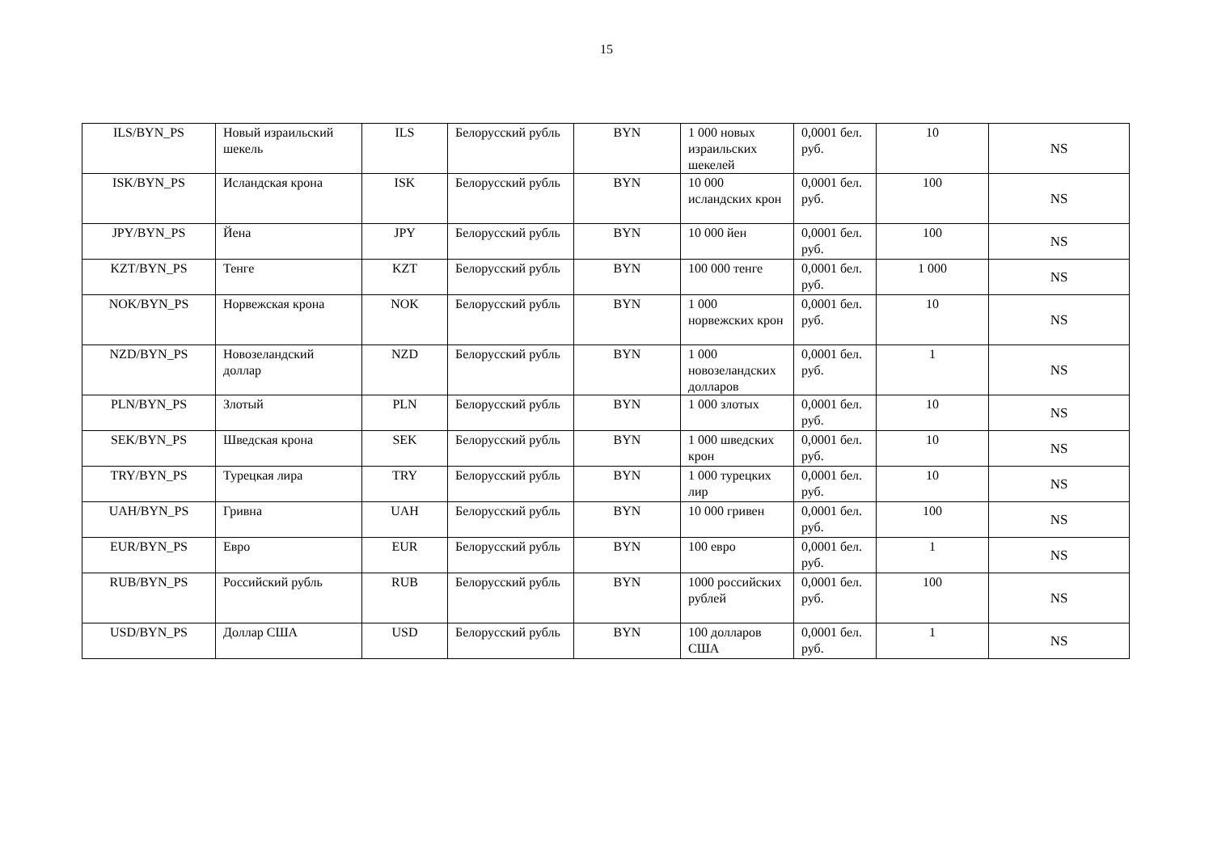15
| ILS/BYN_PS | Новый израильский шекель | ILS | Белорусский рубль | BYN | 1 000 новых израильских шекелей | 0,0001 бел. руб. | 10 | NS |
| ISK/BYN_PS | Исландская крона | ISK | Белорусский рубль | BYN | 10 000 исландских крон | 0,0001 бел. руб. | 100 | NS |
| JPY/BYN_PS | Йена | JPY | Белорусский рубль | BYN | 10 000 йен | 0,0001 бел. руб. | 100 | NS |
| KZT/BYN_PS | Тенге | KZT | Белорусский рубль | BYN | 100 000 тенге | 0,0001 бел. руб. | 1 000 | NS |
| NOK/BYN_PS | Норвежская крона | NOK | Белорусский рубль | BYN | 1 000 норвежских крон | 0,0001 бел. руб. | 10 | NS |
| NZD/BYN_PS | Новозеландский доллар | NZD | Белорусский рубль | BYN | 1 000 новозеландских долларов | 0,0001 бел. руб. | 1 | NS |
| PLN/BYN_PS | Злотый | PLN | Белорусский рубль | BYN | 1 000 злотых | 0,0001 бел. руб. | 10 | NS |
| SEK/BYN_PS | Шведская крона | SEK | Белорусский рубль | BYN | 1 000 шведских крон | 0,0001 бел. руб. | 10 | NS |
| TRY/BYN_PS | Турецкая лира | TRY | Белорусский рубль | BYN | 1 000 турецких лир | 0,0001 бел. руб. | 10 | NS |
| UAH/BYN_PS | Гривна | UAH | Белорусский рубль | BYN | 10 000 гривен | 0,0001 бел. руб. | 100 | NS |
| EUR/BYN_PS | Евро | EUR | Белорусский рубль | BYN | 100 евро | 0,0001 бел. руб. | 1 | NS |
| RUB/BYN_PS | Российский рубль | RUB | Белорусский рубль | BYN | 1000 российских рублей | 0,0001 бел. руб. | 100 | NS |
| USD/BYN_PS | Доллар США | USD | Белорусский рубль | BYN | 100 долларов США | 0,0001 бел. руб. | 1 | NS |